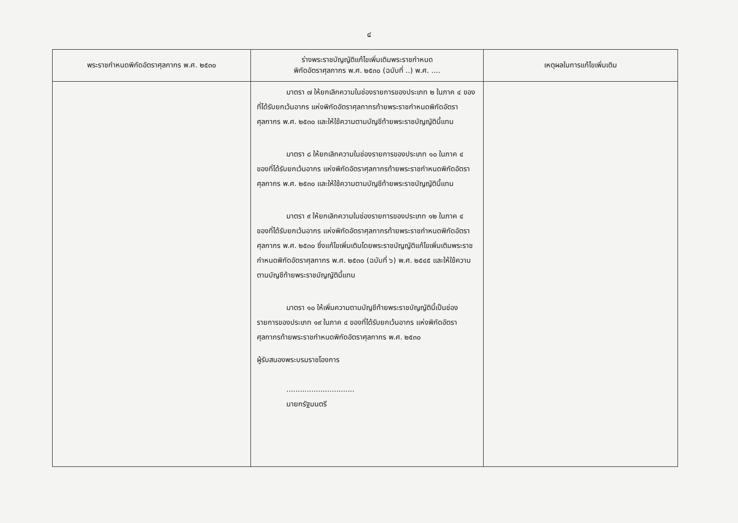๔
| พระราชกำหนดพิกัดอัตราศุลกากร พ.ศ. ๒๕๓๐ | ร่างพระราชบัญญัติแก้ไขเพิ่มเติมพระราชกำหนด พิกัดอัตราศุลกากร พ.ศ. ๒๕๓๐ (ฉบับที่ ..) พ.ศ. .... | เหตุผลในการแก้ไขเพิ่มเติม |
| --- | --- | --- |
| | มาตรา ๗ ให้ยกเลิกความในช่องรายการของประเภท ๒ ในภาค ๔ ของที่ได้รับยกเว้นอากร แห่งพิกัดอัตราศุลกากรท้ายพระราชกำหนดพิกัดอัตราศุลกากร พ.ศ. ๒๕๓๐ และให้ใช้ความตามบัญชีท้ายพระราชบัญญัตินี้แทน มาตรา ๘ ให้ยกเลิกความในช่องรายการของประเภท ๑๐ ในภาค ๔ ของที่ได้รับยกเว้นอากร แห่งพิกัดอัตราศุลกากรท้ายพระราชกำหนดพิกัดอัตราศุลกากร พ.ศ. ๒๕๓๐ และให้ใช้ความตามบัญชีท้ายพระราชบัญญัตินี้แทน มาตรา ๙ ให้ยกเลิกความในช่องรายการของประเภท ๑๒ ในภาค ๔ ของที่ได้รับยกเว้นอากร แห่งพิกัดอัตราศุลกากรท้ายพระราชกำหนดพิกัดอัตราศุลกากร พ.ศ. ๒๕๓๐ ซึ่งแก้ไขเพิ่มเติมโดยพระราชบัญญัติแก้ไขเพิ่มเติมพระราชกำหนดพิกัดอัตราศุลกากร พ.ศ. ๒๕๓๐ (ฉบับที่ ๖) พ.ศ. ๒๕๔๕ และให้ใช้ความตามบัญชีท้ายพระราชบัญญัตินี้แทน มาตรา ๑๐ ให้เพิ่มความตามบัญชีท้ายพระราชบัญญัตินี้เป็นช่องรายการของประเภท ๑๙ ในภาค ๔ ของที่ได้รับยกเว้นอากร แห่งพิกัดอัตราศุลกากรท้ายพระราชกำหนดพิกัดอัตราศุลกากร พ.ศ. ๒๕๓๐ ผู้รับสนองพระบรมราชโองการ .............................. นายกรัฐมนตรี | |